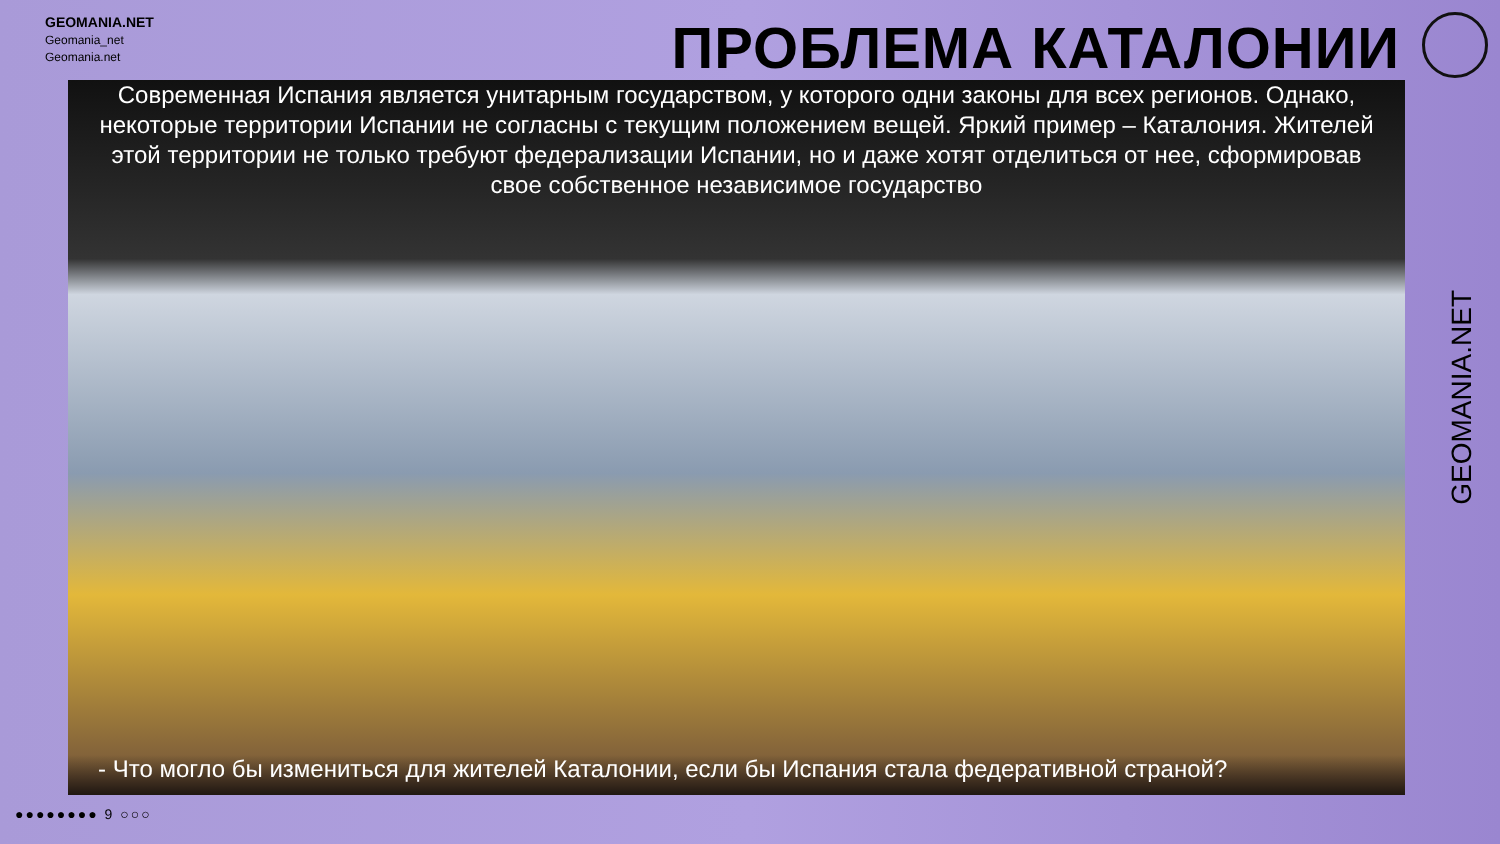GEOMANIA.NET
Geomania_net
Geomania.net
ПРОБЛЕМА КАТАЛОНИИ
Современная Испания является унитарным государством, у которого одни законы для всех регионов. Однако, некоторые территории Испании не согласны с текущим положением вещей. Яркий пример – Каталония. Жителей этой территории не только требуют федерализации Испании, но и даже хотят отделиться от нее, сформировав свое собственное независимое государство
- Что могло бы измениться для жителей Каталонии, если бы Испания стала федеративной страной?
GEOMANIA.NET
●●●●●●●● 9 ○○○